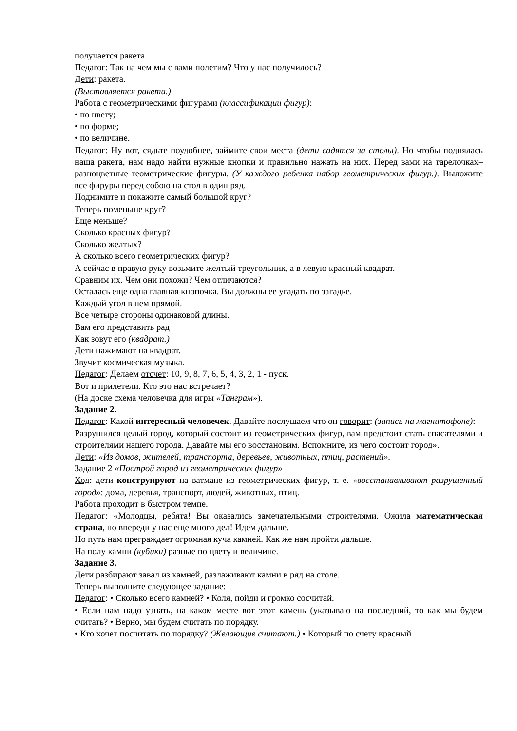получается ракета.
Педагог: Так на чем мы с вами полетим? Что у нас получилось?
Дети: ракета.
(Выставляется ракета.)
Работа с геометрическими фигурами (классификации фигур):
• по цвету;
• по форме;
• по величине.
Педагог: Ну вот, сядьте поудобнее, займите свои места (дети садятся за столы). Но чтобы поднялась наша ракета, нам надо найти нужные кнопки и правильно нажать на них. Перед вами на тарелочках– разноцветные геометрические фигуры. (У каждого ребенка набор геометрических фигур.). Выложите все фируры перед собою на стол в один ряд.
Поднимите и покажите самый большой круг?
Теперь поменьше круг?
Еще меньше?
Сколько красных фигур?
Сколько желтых?
А сколько всего геометрических фигур?
А сейчас в правую руку возьмите желтый треугольник, а в левую красный квадрат.
Сравним их. Чем они похожи? Чем отличаются?
Осталась еще одна главная кнопочка. Вы должны ее угадать по загадке.
Каждый угол в нем прямой.
Все четыре стороны одинаковой длины.
Вам его представить рад
Как зовут его (квадрат.)
Дети нажимают на квадрат.
Звучит космическая музыка.
Педагог: Делаем отсчет: 10, 9, 8, 7, 6, 5, 4, 3, 2, 1 - пуск.
Вот и прилетели. Кто это нас встречает?
(На доске схема человечка для игры «Танграм»).
Задание 2.
Педагог: Какой интересный человечек. Давайте послушаем что он говорит: (запись на магнитофоне):
Разрушился целый город, который состоит из геометрических фигур, вам предстоит стать спасателями и строителями нашего города. Давайте мы его восстановим. Вспомните, из чего состоит город».
Дети: «Из домов, жителей, транспорта, деревьев, животных, птиц, растений».
Задание 2 «Построй город из геометрических фигур»
Ход: дети конструируют на ватмане из геометрических фигур, т. е. «восстанавливают разрушенный город»: дома, деревья, транспорт, людей, животных, птиц.
Работа проходит в быстром темпе.
Педагог: «Молодцы, ребята! Вы оказались замечательными строителями. Ожила математическая страна, но впереди у нас еще много дел! Идем дальше.
Но путь нам преграждает огромная куча камней. Как же нам пройти дальше.
На полу камни (кубики) разные по цвету и величине.
Задание 3.
Дети разбирают завал из камней, разлаживают камни в ряд на столе.
Теперь выполните следующее задание:
Педагог: • Сколько всего камней? • Коля, пойди и громко сосчитай.
• Если нам надо узнать, на каком месте вот этот камень (указываю на последний, то как мы будем считать? • Верно, мы будем считать по порядку.
• Кто хочет посчитать по порядку? (Желающие считают.) • Который по счету красный